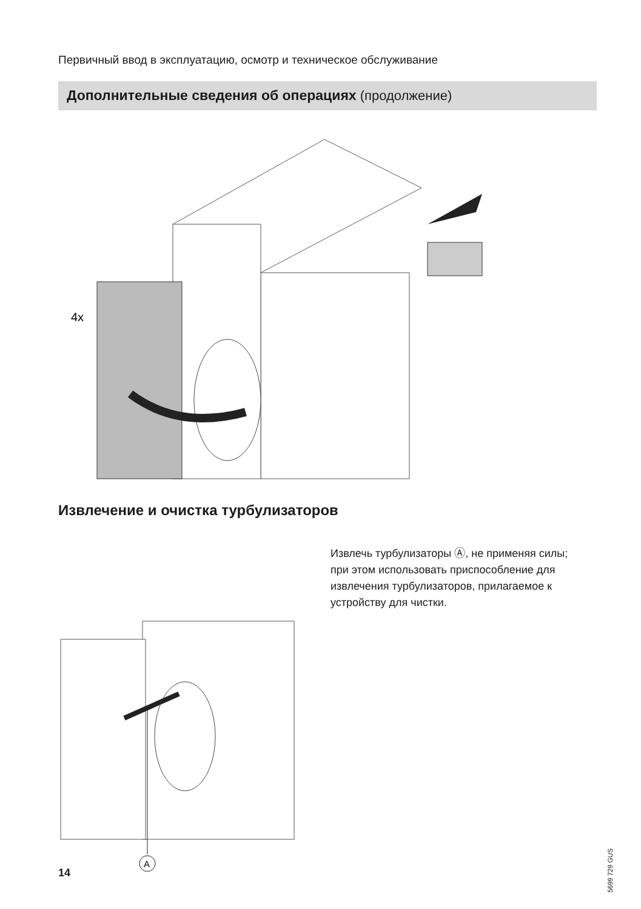Первичный ввод в эксплуатацию, осмотр и техническое обслуживание
Дополнительные сведения об операциях (продолжение)
4x
Извлечение и очистка турбулизаторов
A
Извлечь турбулизаторы Ⓐ, не применяя силы; при этом использовать приспособление для извлечения турбулизаторов, прилагаемое к устройству для чистки.
5699 729 GUS
14